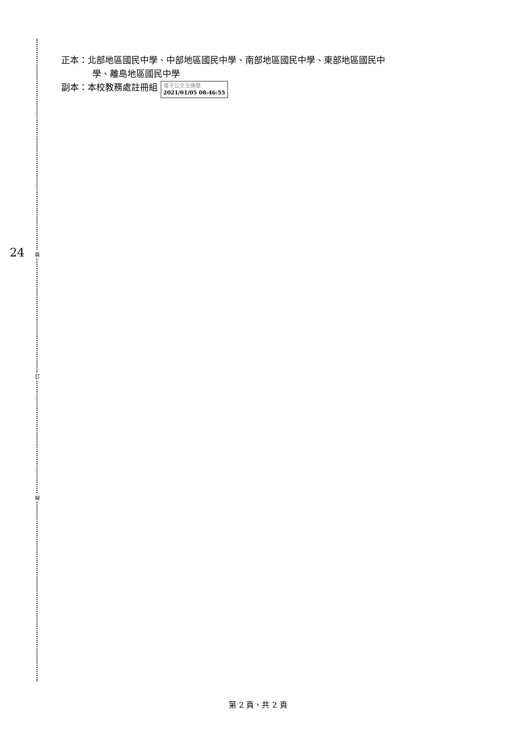裝
訂
線
24
正本：北部地區國民中學、中部地區國民中學、南部地區國民中學、東部地區國民中
學、離島地區國民中學
副本：本校教務處註冊組 電子公文交換章
2021/01/05 08:46:55
第 2 頁，共 2 頁